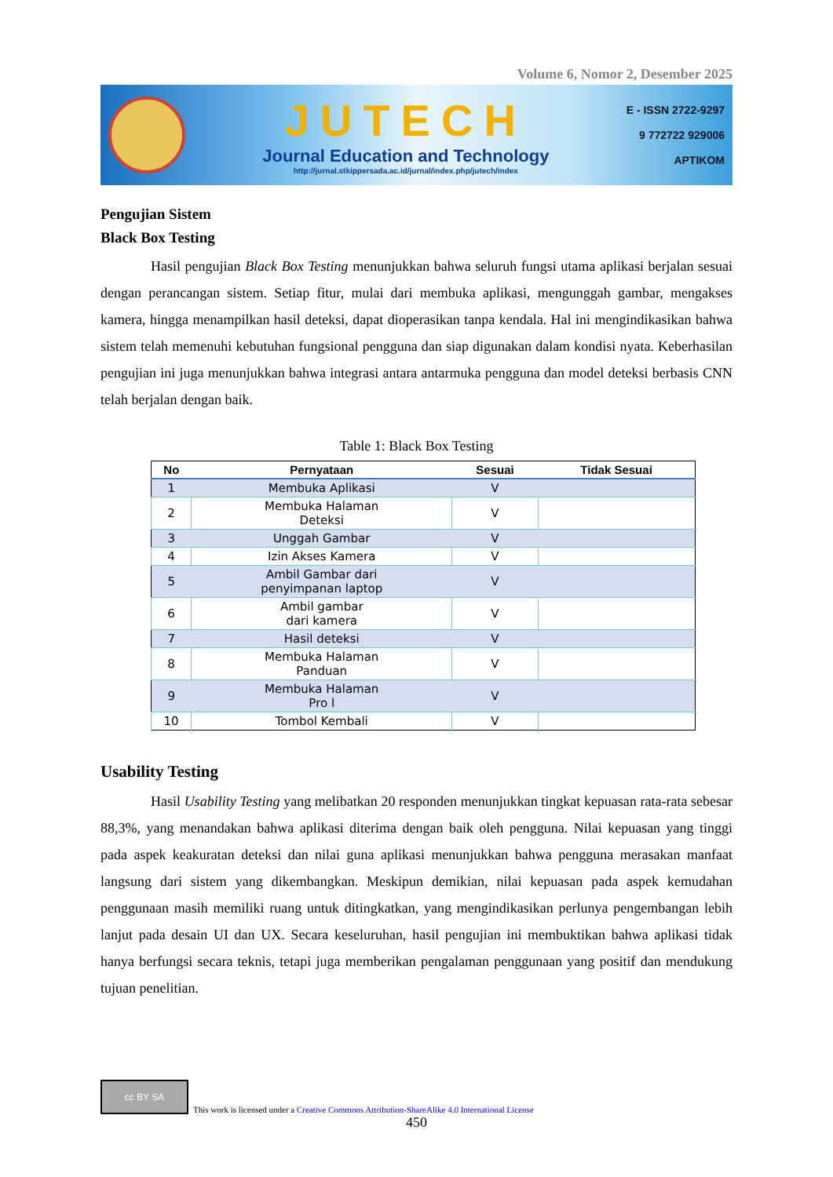Volume 6, Nomor 2, Desember 2025
JUTECH
Journal Education and Technology
http://jurnal.stkippersada.ac.id/jurnal/index.php/jutech/index
E - ISSN 2722-9297
9 772722 929006
APTIKOM
Pengujian Sistem
Black Box Testing
Hasil pengujian Black Box Testing menunjukkan bahwa seluruh fungsi utama aplikasi berjalan sesuai dengan perancangan sistem. Setiap fitur, mulai dari membuka aplikasi, mengunggah gambar, mengakses kamera, hingga menampilkan hasil deteksi, dapat dioperasikan tanpa kendala. Hal ini mengindikasikan bahwa sistem telah memenuhi kebutuhan fungsional pengguna dan siap digunakan dalam kondisi nyata. Keberhasilan pengujian ini juga menunjukkan bahwa integrasi antara antarmuka pengguna dan model deteksi berbasis CNN telah berjalan dengan baik.
Table 1: Black Box Testing
| No | Pernyataan | Sesuai | Tidak Sesuai |
| --- | --- | --- | --- |
| 1 | Membuka Aplikasi | V | |
| 2 | Membuka Halaman Deteksi | V | |
| 3 | Unggah Gambar | V | |
| 4 | Izin Akses Kamera | V | |
| 5 | Ambil Gambar dari penyimpanan laptop | V | |
| 6 | Ambil gambar dari kamera | V | |
| 7 | Hasil deteksi | V | |
| 8 | Membuka Halaman Panduan | V | |
| 9 | Membuka Halaman Pro l | V | |
| 10 | Tombol Kembali | V | |
Usability Testing
Hasil Usability Testing yang melibatkan 20 responden menunjukkan tingkat kepuasan rata-rata sebesar 88,3%, yang menandakan bahwa aplikasi diterima dengan baik oleh pengguna. Nilai kepuasan yang tinggi pada aspek keakuratan deteksi dan nilai guna aplikasi menunjukkan bahwa pengguna merasakan manfaat langsung dari sistem yang dikembangkan. Meskipun demikian, nilai kepuasan pada aspek kemudahan penggunaan masih memiliki ruang untuk ditingkatkan, yang mengindikasikan perlunya pengembangan lebih lanjut pada desain UI dan UX. Secara keseluruhan, hasil pengujian ini membuktikan bahwa aplikasi tidak hanya berfungsi secara teknis, tetapi juga memberikan pengalaman penggunaan yang positif dan mendukung tujuan penelitian.
cc BY SA
This work is licensed under a Creative Commons Attribution-ShareAlike 4.0 International License
450